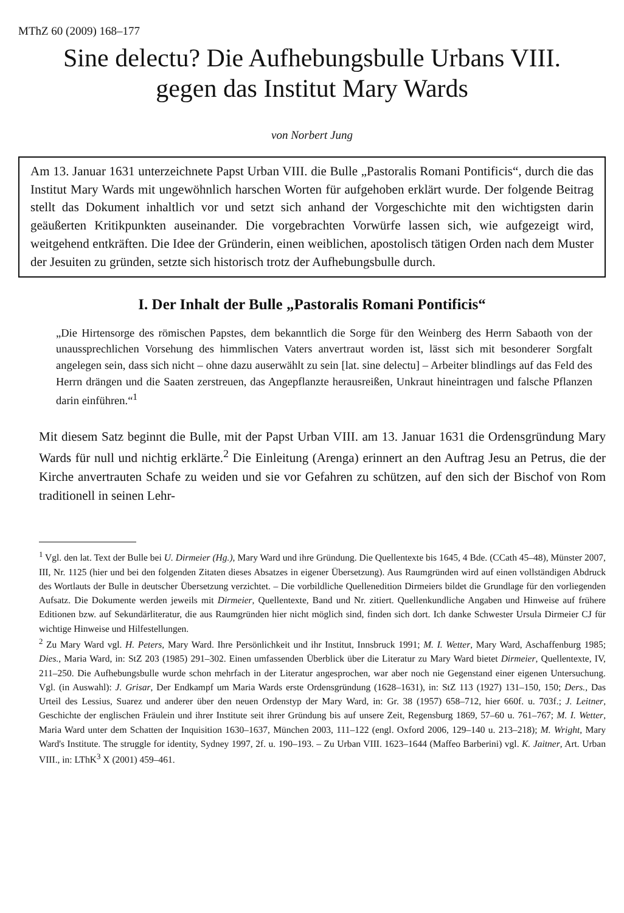MThZ 60 (2009) 168–177
Sine delectu? Die Aufhebungsbulle Urbans VIII.
gegen das Institut Mary Wards
von Norbert Jung
Am 13. Januar 1631 unterzeichnete Papst Urban VIII. die Bulle „Pastoralis Romani Pontificis“, durch die das Institut Mary Wards mit ungewöhnlich harschen Worten für aufgehoben erklärt wurde. Der folgende Beitrag stellt das Dokument inhaltlich vor und setzt sich anhand der Vorgeschichte mit den wichtigsten darin geäußerten Kritikpunkten auseinander. Die vorgebrachten Vorwürfe lassen sich, wie aufgezeigt wird, weitgehend entkräften. Die Idee der Gründerin, einen weiblichen, apostolisch tätigen Orden nach dem Muster der Jesuiten zu gründen, setzte sich historisch trotz der Aufhebungsbulle durch.
I. Der Inhalt der Bulle „Pastoralis Romani Pontificis“
„Die Hirtensorge des römischen Papstes, dem bekanntlich die Sorge für den Weinberg des Herrn Sabaoth von der unaussprechlichen Vorsehung des himmlischen Vaters anvertraut worden ist, lässt sich mit besonderer Sorgfalt angelegen sein, dass sich nicht – ohne dazu auserwählt zu sein [lat. sine delectu] – Arbeiter blindlings auf das Feld des Herrn drängen und die Saaten zerstreuen, das Angepflanzte herausreißen, Unkraut hineintragen und falsche Pflanzen darin einführen.“<sup>1</sup>
Mit diesem Satz beginnt die Bulle, mit der Papst Urban VIII. am 13. Januar 1631 die Ordensgründung Mary Wards für null und nichtig erklärte.<sup>2</sup> Die Einleitung (Arenga) erinnert an den Auftrag Jesu an Petrus, die der Kirche anvertrauten Schafe zu weiden und sie vor Gefahren zu schützen, auf den sich der Bischof von Rom traditionell in seinen Lehr-
<sup>1</sup> Vgl. den lat. Text der Bulle bei U. Dirmeier (Hg.), Mary Ward und ihre Gründung. Die Quellentexte bis 1645, 4 Bde. (CCath 45–48), Münster 2007, III, Nr. 1125 (hier und bei den folgenden Zitaten dieses Absatzes in eigener Übersetzung). Aus Raumgründen wird auf einen vollständigen Abdruck des Wortlauts der Bulle in deutscher Übersetzung verzichtet. – Die vorbildliche Quellenedition Dirmeiers bildet die Grundlage für den vorliegenden Aufsatz. Die Dokumente werden jeweils mit Dirmeier, Quellentexte, Band und Nr. zitiert. Quellenkundliche Angaben und Hinweise auf frühere Editionen bzw. auf Sekundärliteratur, die aus Raumgründen hier nicht möglich sind, finden sich dort. Ich danke Schwester Ursula Dirmeier CJ für wichtige Hinweise und Hilfestellungen.
<sup>2</sup> Zu Mary Ward vgl. H. Peters, Mary Ward. Ihre Persönlichkeit und ihr Institut, Innsbruck 1991; M. I. Wetter, Mary Ward, Aschaffenburg 1985; Dies., Maria Ward, in: StZ 203 (1985) 291–302. Einen umfassenden Überblick über die Literatur zu Mary Ward bietet Dirmeier, Quellentexte, IV, 211–250. Die Aufhebungsbulle wurde schon mehrfach in der Literatur angesprochen, war aber noch nie Gegenstand einer eigenen Untersuchung. Vgl. (in Auswahl): J. Grisar, Der Endkampf um Maria Wards erste Ordensgründung (1628–1631), in: StZ 113 (1927) 131–150, 150; Ders., Das Urteil des Lessius, Suarez und anderer über den neuen Ordenstyp der Mary Ward, in: Gr. 38 (1957) 658–712, hier 660f. u. 703f.; J. Leitner, Geschichte der englischen Fräulein und ihrer Institute seit ihrer Gründung bis auf unsere Zeit, Regensburg 1869, 57–60 u. 761–767; M. I. Wetter, Maria Ward unter dem Schatten der Inquisition 1630–1637, München 2003, 111–122 (engl. Oxford 2006, 129–140 u. 213–218); M. Wright, Mary Ward's Institute. The struggle for identity, Sydney 1997, 2f. u. 190–193. – Zu Urban VIII. 1623–1644 (Maffeo Barberini) vgl. K. Jaitner, Art. Urban VIII., in: LThK<sup>3</sup> X (2001) 459–461.